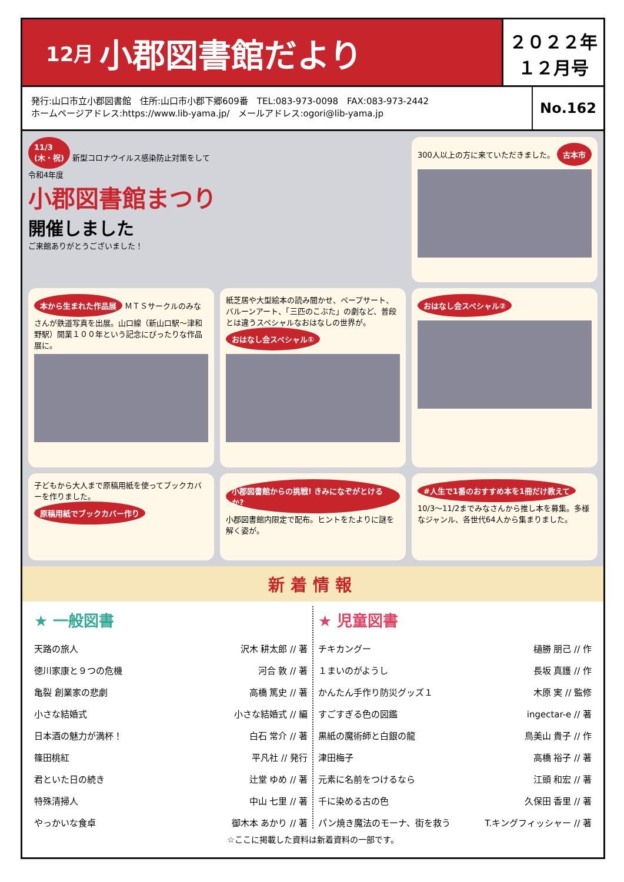12月 小郡図書館だより
２０２２年
１２月号
発行:山口市立小郡図書館　住所:山口市小郡下郷609番　TEL:083-973-0098　FAX:083-973-2442
ホームページアドレス:https://www.lib-yama.jp/　メールアドレス:ogori@lib-yama.jp
No.162
11/3
(木・祝) 新型コロナウイルス感染防止対策をして
令和4年度
小郡図書館まつり
開催しました
ご来館ありがとうございました！
300人以上の方に来ていただきました。 古本市
本から生まれた作品展 ＭＴＳサークルのみなさんが鉄道写真を出展。山口線（新山口駅～津和野駅）開業１００年という記念にぴったりな作品展に。
紙芝居や大型絵本の読み聞かせ、ペープサート、バルーンアート、「三匹のこぶた」の劇など、普段とは違うスペシャルなおはなしの世界が。 おはなし会スペシャル①
おはなし会スペシャル②
子どもから大人まで原稿用紙を使ってブックカバーを作りました。 原稿用紙でブックカバー作り
小郡図書館からの挑戦! きみになぞがとけるか? 小郡図書館内限定で配布。ヒントをたよりに謎を解く姿が。
#人生で1番のおすすめ本を1冊だけ教えて 10/3～11/2までみなさんから推し本を募集。多様なジャンル、各世代64人から集まりました。
新着情報
★ 一般図書
天路の旅人 沢木 耕太郎 // 著
徳川家康と９つの危機 河合 敦 // 著
亀裂 創業家の悲劇 高橋 篤史 // 著
小さな結婚式 小さな結婚式 // 編
日本酒の魅力が満杯！ 白石 常介 // 著
篠田桃紅 平凡社 // 発行
君といた日の続き 辻堂 ゆめ // 著
特殊清掃人 中山 七里 // 著
やっかいな食卓 御木本 あかり // 著
★ 児童図書
チキカングー 樋勝 朋己 // 作
１まいのがようし 長坂 真護 // 作
かんたん手作り防災グッズ１ 木原 実 // 監修
すごすぎる色の図鑑 ingectar-e // 著
黒紙の魔術師と白銀の龍 鳥美山 貴子 // 作
津田梅子 高橋 裕子 // 著
元素に名前をつけるなら 江頭 和宏 // 著
千に染める古の色 久保田 香里 // 著
パン焼き魔法のモーナ、街を救う T.キングフィッシャー // 著
☆ここに掲載した資料は新着資料の一部です。